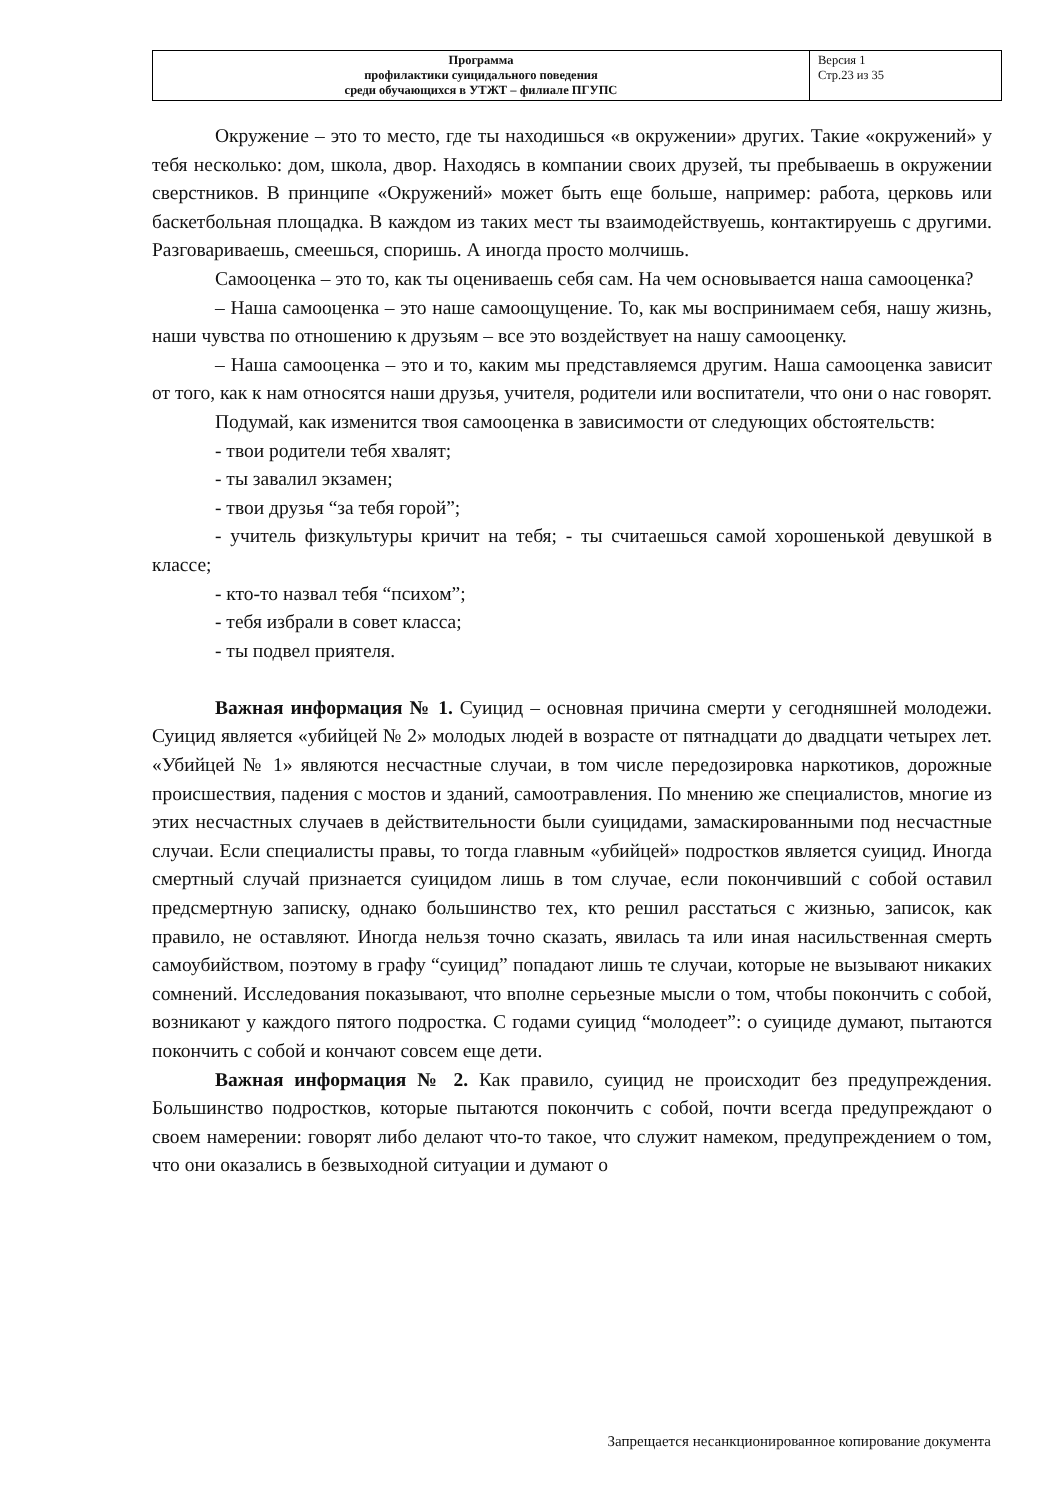| Программа профилактики суицидального поведения среди обучающихся в УТЖТ – филиале ПГУПС | Версия 1 Стр.23 из 35 |
Окружение – это то место, где ты находишься «в окружении» других. Такие «окружений» у тебя несколько: дом, школа, двор. Находясь в компании своих друзей, ты пребываешь в окружении сверстников. В принципе «Окружений» может быть еще больше, например: работа, церковь или баскетбольная площадка. В каждом из таких мест ты взаимодействуешь, контактируешь с другими. Разговариваешь, смеешься, споришь. А иногда просто молчишь.
Самооценка – это то, как ты оцениваешь себя сам. На чем основывается наша самооценка?
– Наша самооценка – это наше самоощущение. То, как мы воспринимаем себя, нашу жизнь, наши чувства по отношению к друзьям – все это воздействует на нашу самооценку.
– Наша самооценка – это и то, каким мы представляемся другим. Наша самооценка зависит от того, как к нам относятся наши друзья, учителя, родители или воспитатели, что они о нас говорят.
Подумай, как изменится твоя самооценка в зависимости от следующих обстоятельств:
- твои родители тебя хвалят;
- ты завалил экзамен;
- твои друзья “за тебя горой”;
- учитель физкультуры кричит на тебя; - ты считаешься самой хорошенькой девушкой в классе;
- кто-то назвал тебя “психом”;
- тебя избрали в совет класса;
- ты подвел приятеля.
Важная информация № 1. Суицид – основная причина смерти у сегодняшней молодежи. Суицид является «убийцей № 2» молодых людей в возрасте от пятнадцати до двадцати четырех лет. «Убийцей № 1» являются несчастные случаи, в том числе передозировка наркотиков, дорожные происшествия, падения с мостов и зданий, самоотравления. По мнению же специалистов, многие из этих несчастных случаев в действительности были суицидами, замаскированными под несчастные случаи. Если специалисты правы, то тогда главным «убийцей» подростков является суицид. Иногда смертный случай признается суицидом лишь в том случае, если покончивший с собой оставил предсмертную записку, однако большинство тех, кто решил расстаться с жизнью, записок, как правило, не оставляют. Иногда нельзя точно сказать, явилась та или иная насильственная смерть самоубийством, поэтому в графу “суицид” попадают лишь те случаи, которые не вызывают никаких сомнений. Исследования показывают, что вполне серьезные мысли о том, чтобы покончить с собой, возникают у каждого пятого подростка. С годами суицид “молодеет”: о суициде думают, пытаются покончить с собой и кончают совсем еще дети.
Важная информация № 2. Как правило, суицид не происходит без предупреждения. Большинство подростков, которые пытаются покончить с собой, почти всегда предупреждают о своем намерении: говорят либо делают что-то такое, что служит намеком, предупреждением о том, что они оказались в безвыходной ситуации и думают о
Запрещается несанкционированное копирование документа